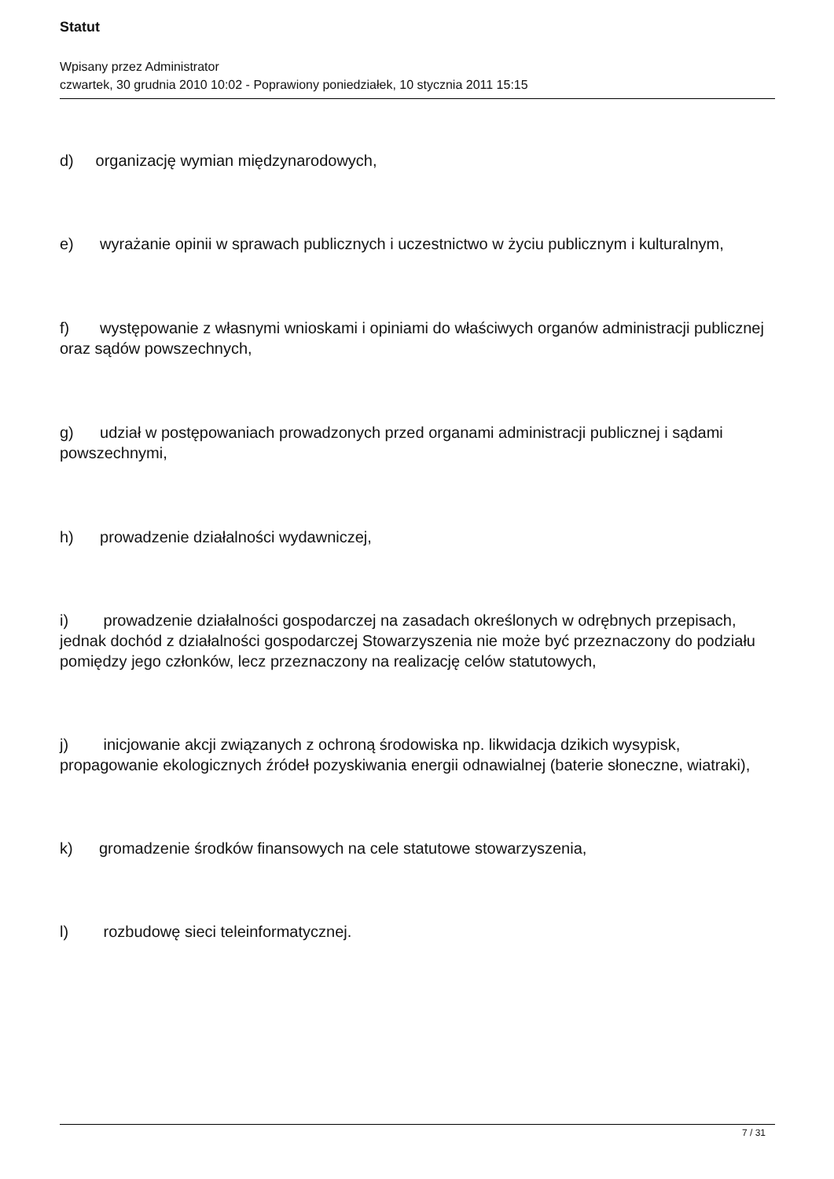Statut
Wpisany przez Administrator
czwartek, 30 grudnia 2010 10:02 - Poprawiony poniedziałek, 10 stycznia 2011 15:15
d) organizację wymian międzynarodowych,
e) wyrażanie opinii w sprawach publicznych i uczestnictwo w życiu publicznym i kulturalnym,
f) występowanie z własnymi wnioskami i opiniami do właściwych organów administracji publicznej oraz sądów powszechnych,
g) udział w postępowaniach prowadzonych przed organami administracji publicznej i sądami powszechnymi,
h) prowadzenie działalności wydawniczej,
i) prowadzenie działalności gospodarczej na zasadach określonych w odrębnych przepisach, jednak dochód z działalności gospodarczej Stowarzyszenia nie może być przeznaczony do podziału pomiędzy jego członków, lecz przeznaczony na realizację celów statutowych,
j) inicjowanie akcji związanych z ochroną środowiska np. likwidacja dzikich wysypisk, propagowanie ekologicznych źródeł pozyskiwania energii odnawialnej (baterie słoneczne, wiatraki),
k) gromadzenie środków finansowych na cele statutowe stowarzyszenia,
l) rozbudowę sieci teleinformatycznej.
7 / 31